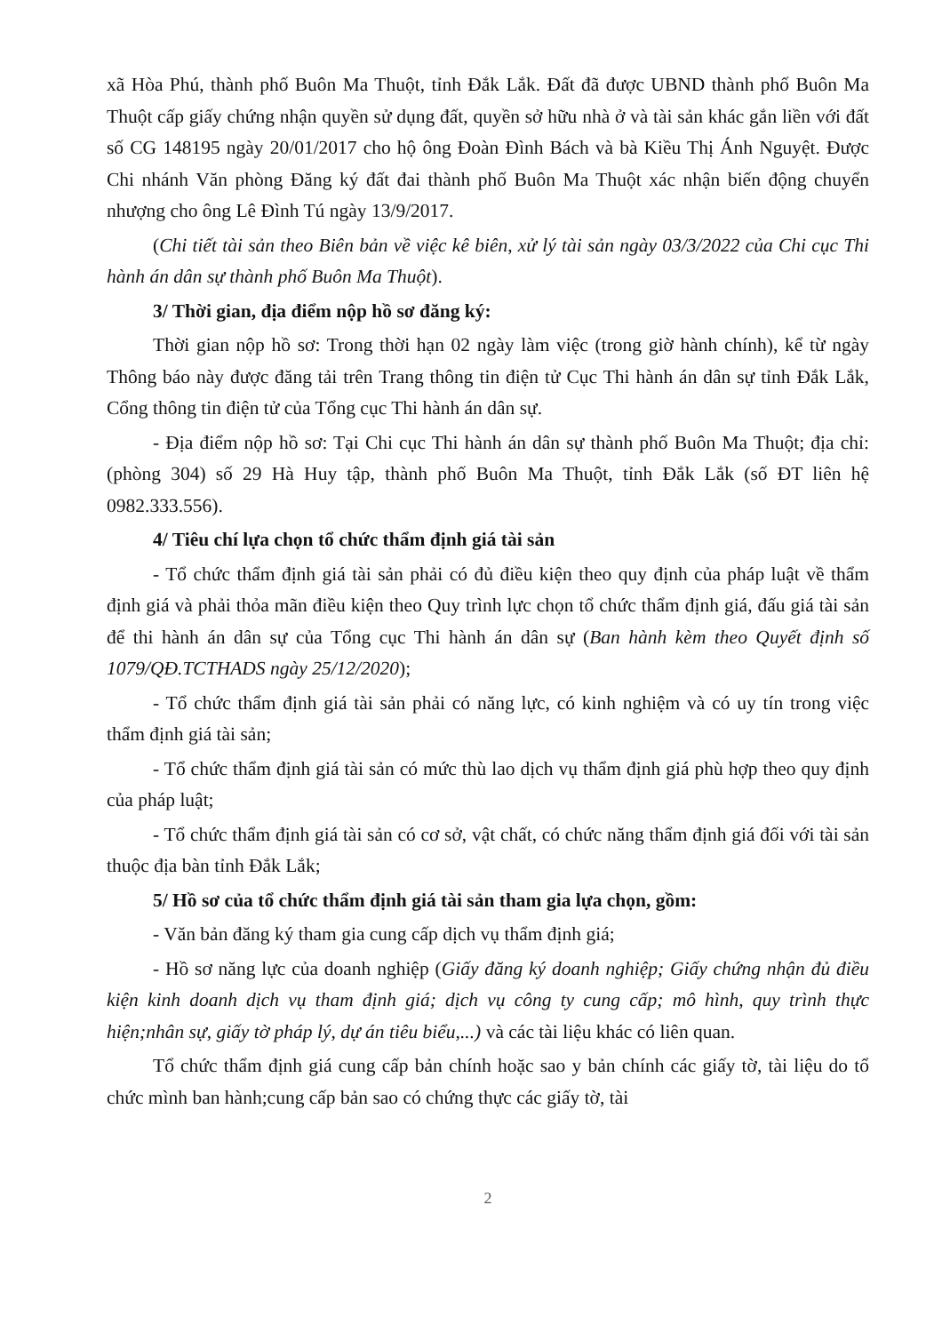xã Hòa Phú, thành phố Buôn Ma Thuột, tỉnh Đắk Lắk. Đất đã được UBND thành phố Buôn Ma Thuột cấp giấy chứng nhận quyền sử dụng đất, quyền sở hữu nhà ở và tài sản khác gắn liền với đất số CG 148195 ngày 20/01/2017 cho hộ ông Đoàn Đình Bách và bà Kiều Thị Ánh Nguyệt. Được Chi nhánh Văn phòng Đăng ký đất đai thành phố Buôn Ma Thuột xác nhận biến động chuyển nhượng cho ông Lê Đình Tú ngày 13/9/2017.
(Chi tiết tài sản theo Biên bản về việc kê biên, xử lý tài sản ngày 03/3/2022 của Chi cục Thi hành án dân sự thành phố Buôn Ma Thuột).
3/ Thời gian, địa điểm nộp hồ sơ đăng ký:
Thời gian nộp hồ sơ: Trong thời hạn 02 ngày làm việc (trong giờ hành chính), kể từ ngày Thông báo này được đăng tải trên Trang thông tin điện tử Cục Thi hành án dân sự tỉnh Đắk Lắk, Cổng thông tin điện tử của Tổng cục Thi hành án dân sự.
- Địa điểm nộp hồ sơ: Tại Chi cục Thi hành án dân sự thành phố Buôn Ma Thuột; địa chỉ: (phòng 304) số 29 Hà Huy tập, thành phố Buôn Ma Thuột, tỉnh Đắk Lắk (số ĐT liên hệ 0982.333.556).
4/ Tiêu chí lựa chọn tổ chức thẩm định giá tài sản
- Tổ chức thẩm định giá tài sản phải có đủ điều kiện theo quy định của pháp luật về thẩm định giá và phải thỏa mãn điều kiện theo Quy trình lực chọn tổ chức thẩm định giá, đấu giá tài sản để thi hành án dân sự của Tổng cục Thi hành án dân sự (Ban hành kèm theo Quyết định số 1079/QĐ.TCTHADS ngày 25/12/2020);
- Tổ chức thẩm định giá tài sản phải có năng lực, có kinh nghiệm và có uy tín trong việc thẩm định giá tài sản;
- Tổ chức thẩm định giá tài sản có mức thù lao dịch vụ thẩm định giá phù hợp theo quy định của pháp luật;
- Tổ chức thẩm định giá tài sản có cơ sở, vật chất, có chức năng thẩm định giá đối với tài sản thuộc địa bàn tỉnh Đắk Lắk;
5/ Hồ sơ của tổ chức thẩm định giá tài sản tham gia lựa chọn, gồm:
- Văn bản đăng ký tham gia cung cấp dịch vụ thẩm định giá;
- Hồ sơ năng lực của doanh nghiệp (Giấy đăng ký doanh nghiệp; Giấy chứng nhận đủ điều kiện kinh doanh dịch vụ tham định giá; dịch vụ công ty cung cấp; mô hình, quy trình thực hiện;nhân sự, giấy tờ pháp lý, dự án tiêu biểu,...) và các tài liệu khác có liên quan.
Tổ chức thẩm định giá cung cấp bản chính hoặc sao y bản chính các giấy tờ, tài liệu do tổ chức mình ban hành;cung cấp bản sao có chứng thực các giấy tờ, tài
2